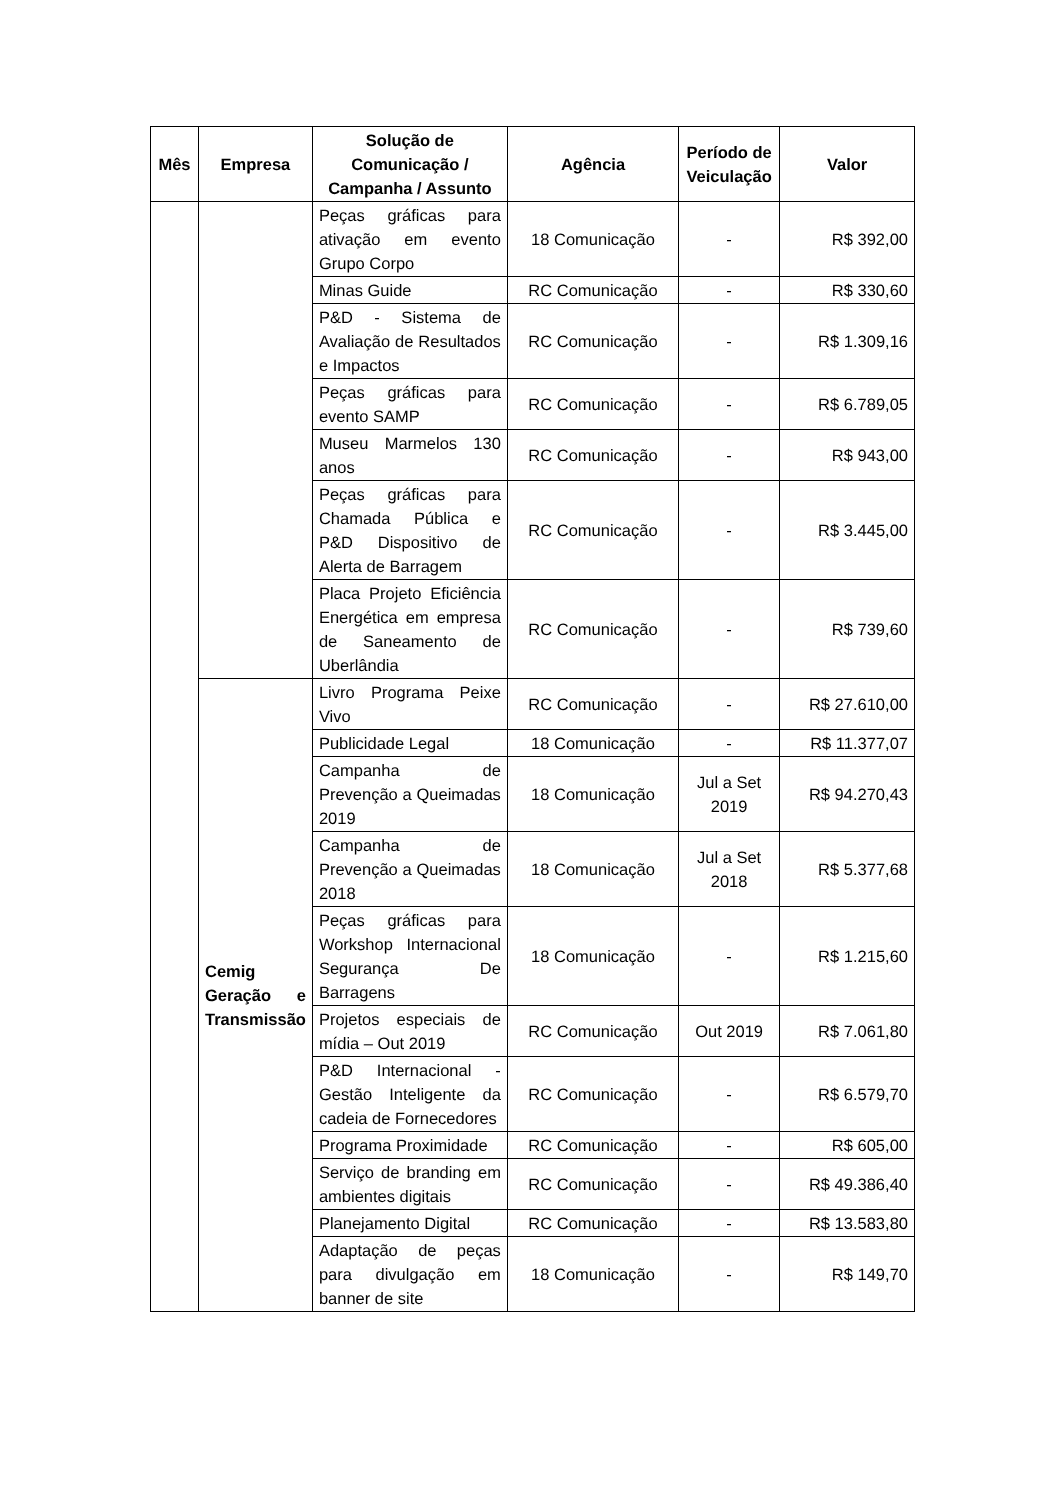| Mês | Empresa | Solução de Comunicação / Campanha / Assunto | Agência | Período de Veiculação | Valor |
| --- | --- | --- | --- | --- | --- |
| | | Peças gráficas para ativação em evento Grupo Corpo | 18 Comunicação | - | R$ 392,00 |
| | | Minas Guide | RC Comunicação | - | R$ 330,60 |
| | | P&D - Sistema de Avaliação de Resultados e Impactos | RC Comunicação | - | R$ 1.309,16 |
| | | Peças gráficas para evento SAMP | RC Comunicação | - | R$ 6.789,05 |
| | | Museu Marmelos 130 anos | RC Comunicação | - | R$ 943,00 |
| | | Peças gráficas para Chamada Pública e P&D Dispositivo de Alerta de Barragem | RC Comunicação | - | R$ 3.445,00 |
| | | Placa Projeto Eficiência Energética em empresa de Saneamento de Uberlândia | RC Comunicação | - | R$ 739,60 |
| | Cemig Geração e Transmissão | Livro Programa Peixe Vivo | RC Comunicação | - | R$ 27.610,00 |
| | | Publicidade Legal | 18 Comunicação | - | R$ 11.377,07 |
| | | Campanha de Prevenção a Queimadas 2019 | 18 Comunicação | Jul a Set 2019 | R$ 94.270,43 |
| | | Campanha de Prevenção a Queimadas 2018 | 18 Comunicação | Jul a Set 2018 | R$ 5.377,68 |
| | | Peças gráficas para Workshop Internacional Segurança De Barragens | 18 Comunicação | - | R$ 1.215,60 |
| | | Projetos especiais de mídia – Out 2019 | RC Comunicação | Out 2019 | R$ 7.061,80 |
| | | P&D Internacional - Gestão Inteligente da cadeia de Fornecedores | RC Comunicação | - | R$ 6.579,70 |
| | | Programa Proximidade | RC Comunicação | - | R$ 605,00 |
| | | Serviço de branding em ambientes digitais | RC Comunicação | - | R$ 49.386,40 |
| | | Planejamento Digital | RC Comunicação | - | R$ 13.583,80 |
| | | Adaptação de peças para divulgação em banner de site | 18 Comunicação | - | R$ 149,70 |